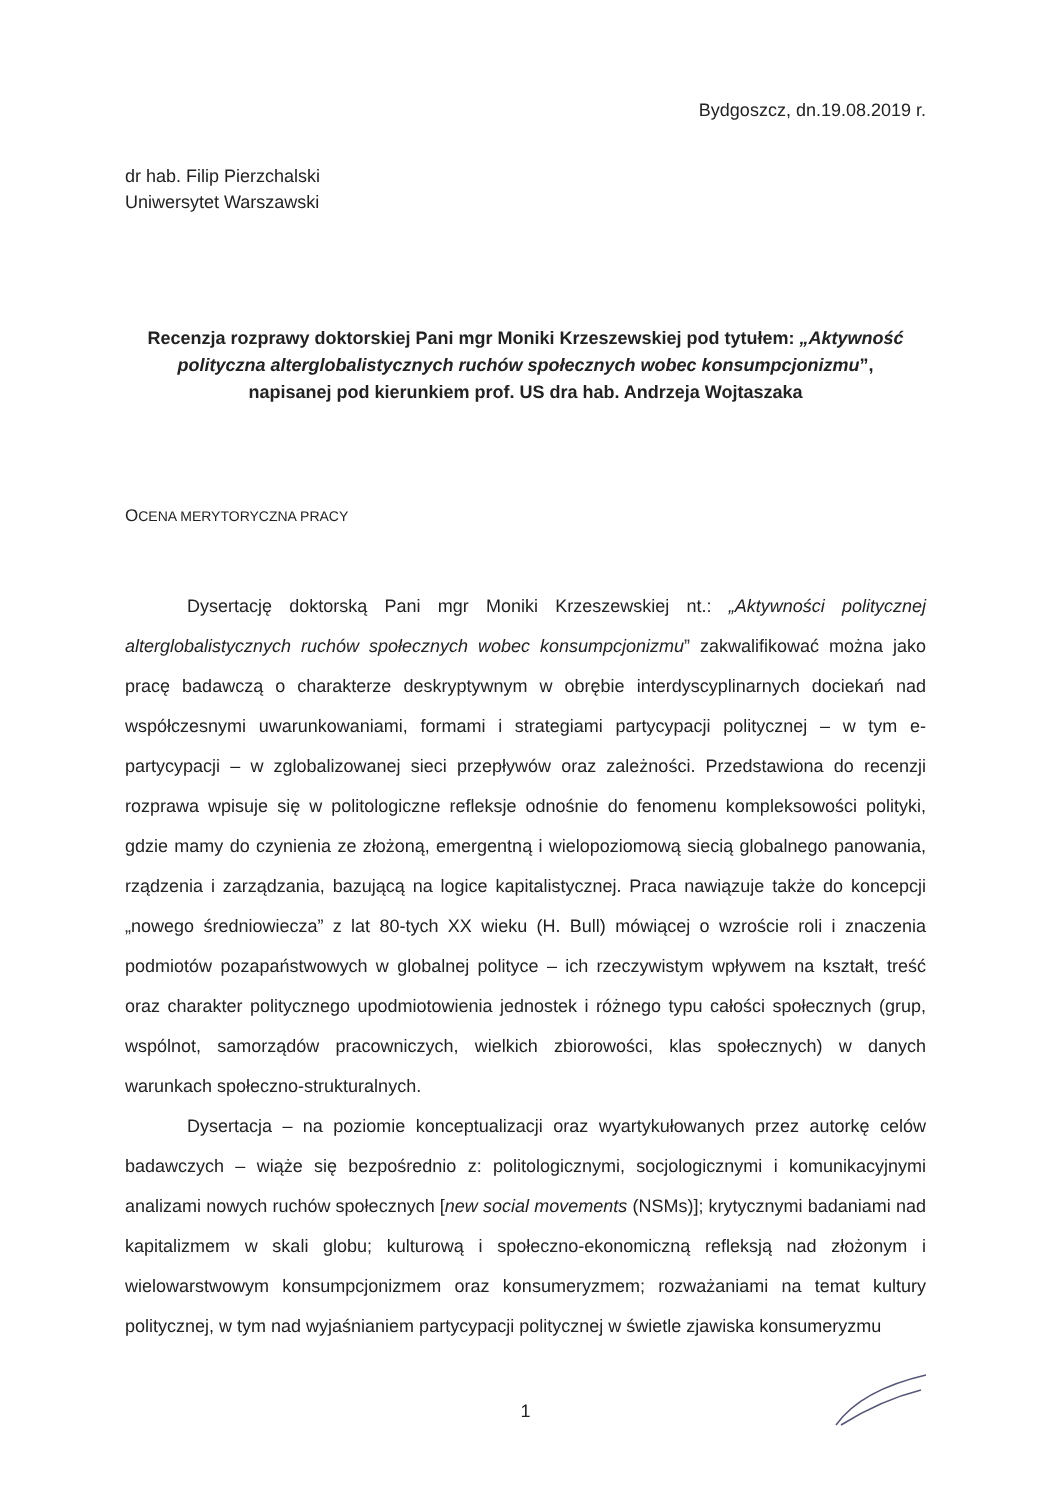Bydgoszcz, dn.19.08.2019 r.
dr hab. Filip Pierzchalski
Uniwersytet Warszawski
Recenzja rozprawy doktorskiej Pani mgr Moniki Krzeszewskiej pod tytułem: „Aktywność polityczna alterglobalistycznych ruchów społecznych wobec konsumpcjonizmu”,
napisanej pod kierunkiem prof. US dra hab. Andrzeja Wojtaszaka
OCENA MERYTORYCZNA PRACY
Dysertację doktorską Pani mgr Moniki Krzeszewskiej nt.: „Aktywności politycznej alterglobalistycznych ruchów społecznych wobec konsumpcjonizmu” zakwalifikować można jako pracę badawczą o charakterze deskryptywnym w obrębie interdyscyplinarnych dociekań nad współczesnymi uwarunkowaniami, formami i strategiami partycypacji politycznej – w tym e-partycypacji – w zglobalizowanej sieci przepływów oraz zależności. Przedstawiona do recenzji rozprawa wpisuje się w politologiczne refleksje odnośnie do fenomenu kompleksowości polityki, gdzie mamy do czynienia ze złożoną, emergentną i wielopoziomową siecią globalnego panowania, rządzenia i zarządzania, bazującą na logice kapitalistycznej. Praca nawiązuje także do koncepcji „nowego średniowiecza” z lat 80-tych XX wieku (H. Bull) mówiącej o wzroście roli i znaczenia podmiotów pozapaństwowych w globalnej polityce – ich rzeczywistym wpływem na kształt, treść oraz charakter politycznego upodmiotowienia jednostek i różnego typu całości społecznych (grup, wspólnot, samorządów pracowniczych, wielkich zbiorowości, klas społecznych) w danych warunkach społeczno-strukturalnych.
Dysertacja – na poziomie konceptualizacji oraz wyartykułowanych przez autorkę celów badawczych – wiąże się bezpośrednio z: politologicznymi, socjologicznymi i komunikacyjnymi analizami nowych ruchów społecznych [new social movements (NSMs)]; krytycznymi badaniami nad kapitalizmem w skali globu; kulturową i społeczno-ekonomiczną refleksją nad złożonym i wielowarstwowym konsumpcjonizmem oraz konsumeryzmem; rozważaniami na temat kultury politycznej, w tym nad wyjaśnianiem partycypacji politycznej w świetle zjawiska konsumeryzmu
1